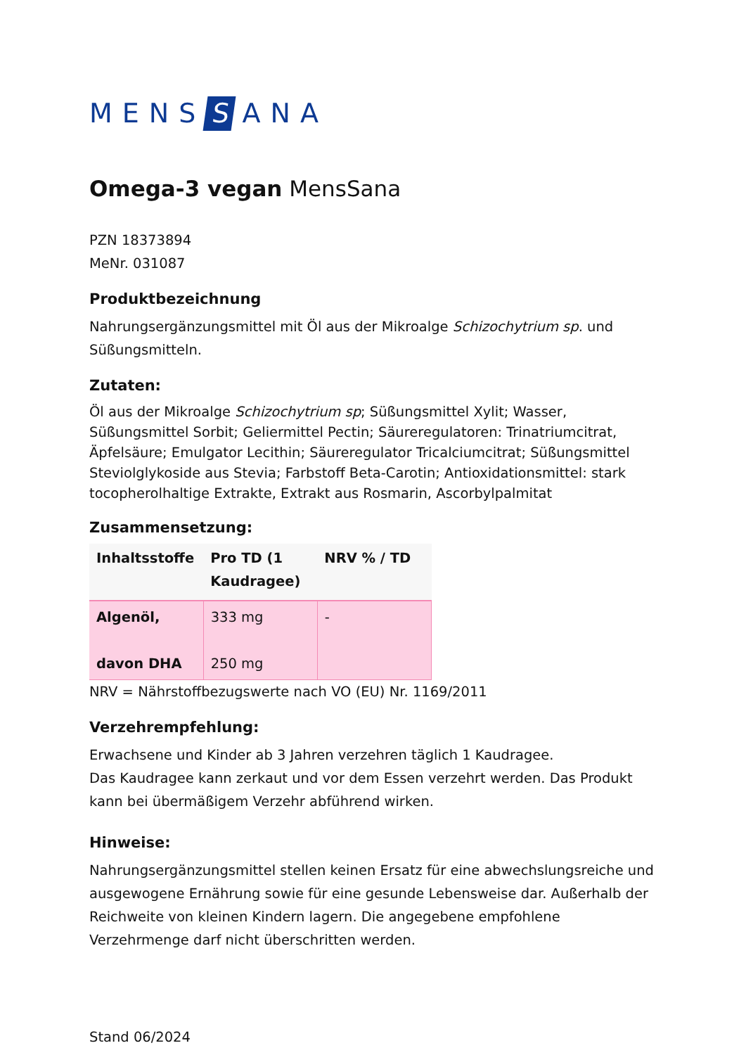MENS S ANA
Omega-3 vegan MensSana
PZN 18373894
MeNr. 031087
Produktbezeichnung
Nahrungsergänzungsmittel mit Öl aus der Mikroalge Schizochytrium sp. und Süßungsmitteln.
Zutaten:
Öl aus der Mikroalge Schizochytrium sp; Süßungsmittel Xylit; Wasser, Süßungsmittel Sorbit; Geliermittel Pectin; Säureregulatoren: Trinatriumcitrat, Äpfelsäure; Emulgator Lecithin; Säureregulator Tricalciumcitrat; Süßungsmittel Steviolglykoside aus Stevia; Farbstoff Beta-Carotin; Antioxidationsmittel: stark tocopherolhaltige Extrakte, Extrakt aus Rosmarin, Ascorbylpalmitat
Zusammensetzung:
| Inhaltsstoffe | Pro TD (1 Kaudragee) | NRV % / TD |
| --- | --- | --- |
| Algenöl, davon DHA | 333 mg 250 mg | - |
NRV = Nährstoffbezugswerte nach VO (EU) Nr. 1169/2011
Verzehrempfehlung:
Erwachsene und Kinder ab 3 Jahren verzehren täglich 1 Kaudragee.
Das Kaudragee kann zerkaut und vor dem Essen verzehrt werden. Das Produkt kann bei übermäßigem Verzehr abführend wirken.
Hinweise:
Nahrungsergänzungsmittel stellen keinen Ersatz für eine abwechslungsreiche und ausgewogene Ernährung sowie für eine gesunde Lebensweise dar. Außerhalb der Reichweite von kleinen Kindern lagern. Die angegebene empfohlene Verzehrmenge darf nicht überschritten werden.
Stand 06/2024